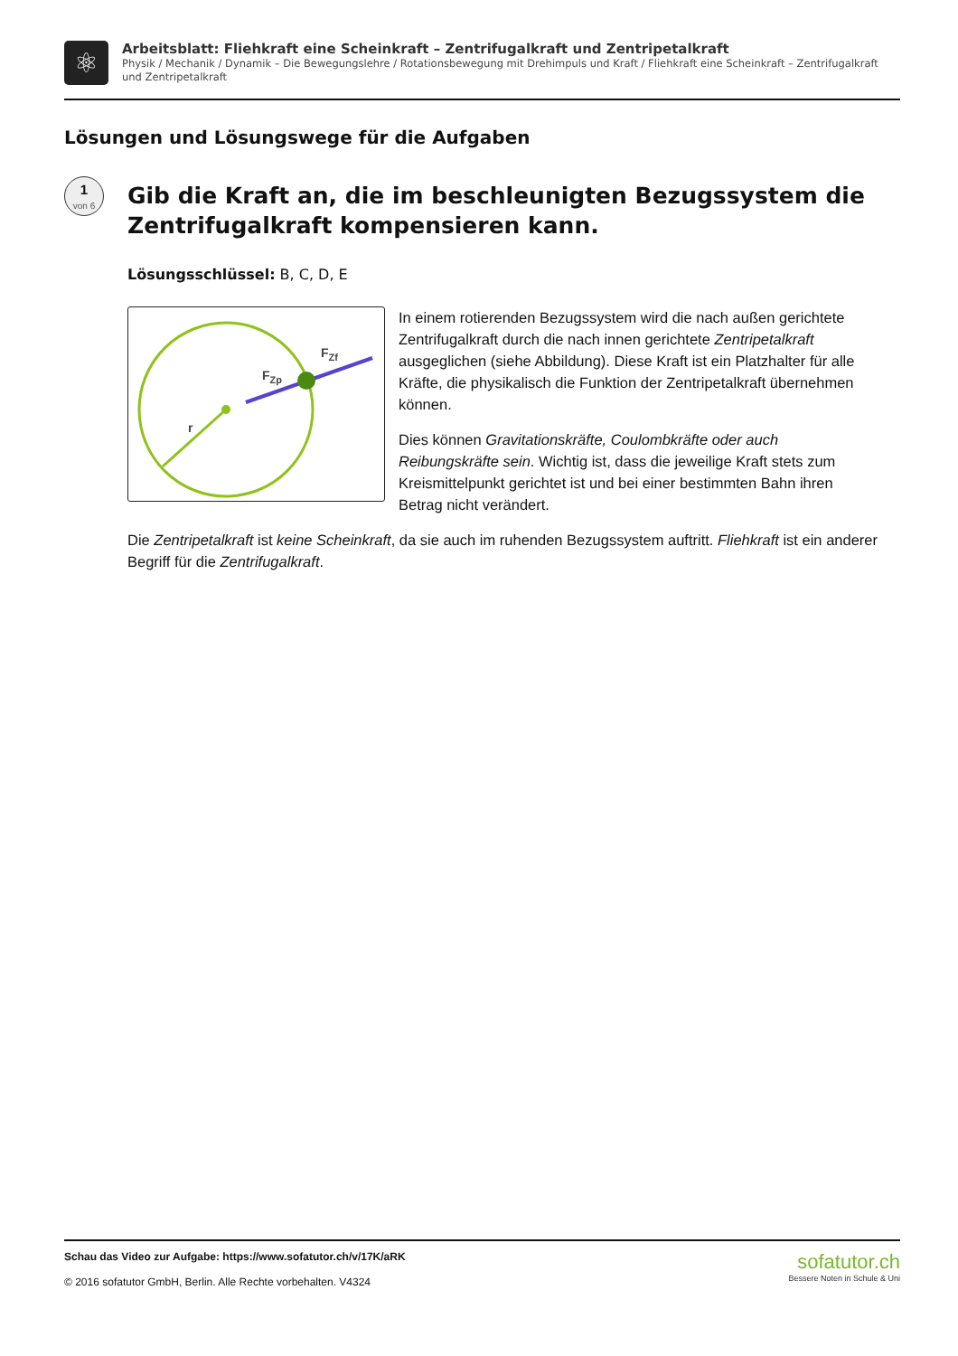⚛
Arbeitsblatt: Fliehkraft eine Scheinkraft – Zentrifugalkraft und Zentripetalkraft
Physik / Mechanik / Dynamik – Die Bewegungslehre / Rotationsbewegung mit Drehimpuls und Kraft / Fliehkraft eine Scheinkraft – Zentrifugalkraft und Zentripetalkraft
Lösungen und Lösungswege für die Aufgaben
1
von 6
Gib die Kraft an, die im beschleunigten Bezugssystem die Zentrifugalkraft kompensieren kann.
Lösungsschlüssel: B, C, D, E
r
FZp
FZf
In einem rotierenden Bezugssystem wird die nach außen gerichtete Zentrifugalkraft durch die nach innen gerichtete Zentripetalkraft ausgeglichen (siehe Abbildung). Diese Kraft ist ein Platzhalter für alle Kräfte, die physikalisch die Funktion der Zentripetalkraft übernehmen können.
Dies können Gravitationskräfte, Coulombkräfte oder auch Reibungskräfte sein. Wichtig ist, dass die jeweilige Kraft stets zum Kreismittelpunkt gerichtet ist und bei einer bestimmten Bahn ihren Betrag nicht verändert.
Die Zentripetalkraft ist keine Scheinkraft, da sie auch im ruhenden Bezugssystem auftritt. Fliehkraft ist ein anderer Begriff für die Zentrifugalkraft.
Schau das Video zur Aufgabe: https://www.sofatutor.ch/v/17K/aRK
© 2016 sofatutor GmbH, Berlin. Alle Rechte vorbehalten. V4324
sofatutor.ch
Bessere Noten in Schule & Uni